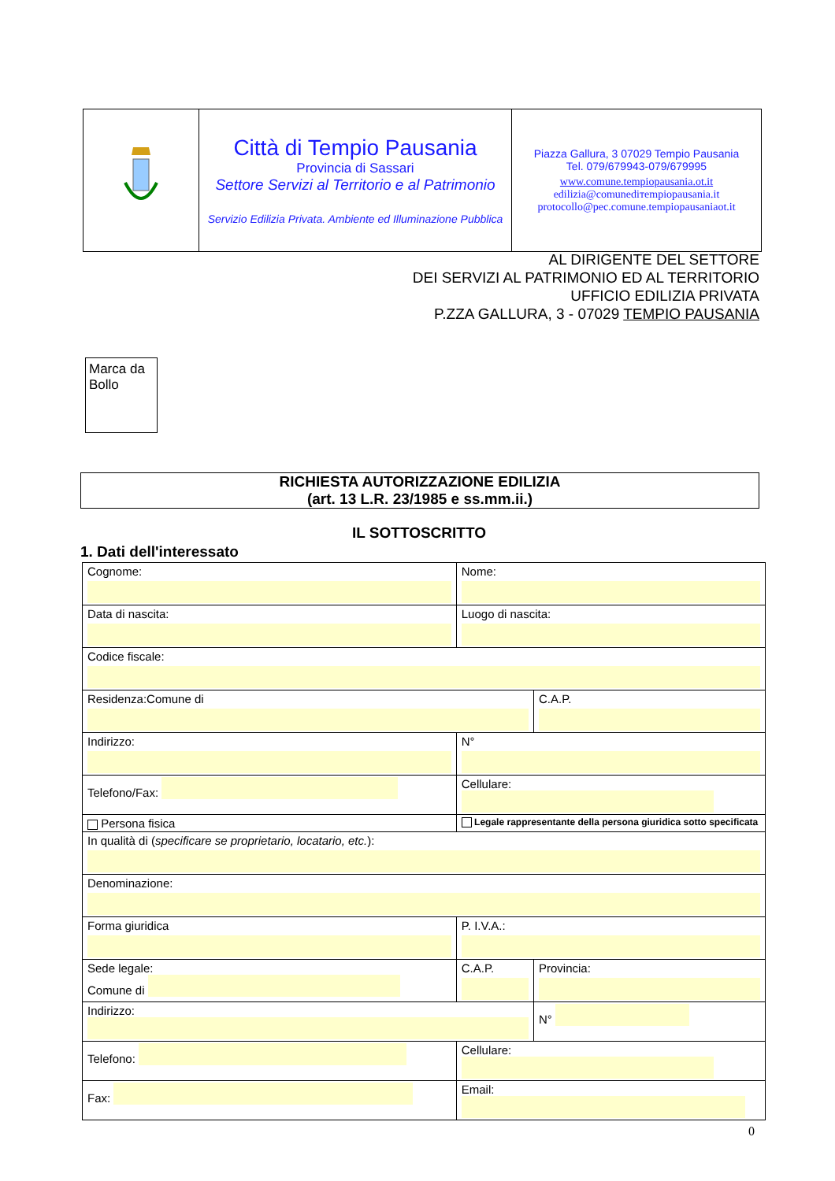| | Città di Tempio Pausania Provincia di Sassari Settore Servizi al Territorio e al Patrimonio Servizio Edilizia Privata. Ambiente ed Illuminazione Pubblica | Piazza Gallura, 3 07029 Tempio Pausania Tel. 079/679943-079/679995 www.comune.tempiopausania.ot.it edilizia@comunediтempiopausania.it protocollo@pec.comune.tempiopausaniaot.it |
AL DIRIGENTE DEL SETTORE
DEI SERVIZI AL PATRIMONIO ED AL TERRITORIO
UFFICIO EDILIZIA PRIVATA
P.ZZA GALLURA, 3 - 07029 TEMPIO PAUSANIA
Marca da Bollo
RICHIESTA AUTORIZZAZIONE EDILIZIA
(art. 13 L.R. 23/1985 e ss.mm.ii.)
IL SOTTOSCRITTO
1. Dati dell'interessato
| Cognome: | Nome: | |
| Data di nascita: | Luogo di nascita: | |
| Codice fiscale: | | |
| Residenza:Comune di | | C.A.P. |
| Indirizzo: | N° | |
| Telefono/Fax: | Cellulare: | |
| Persona fisica | Legale rappresentante della persona giuridica sotto specificata | |
| In qualità di ( specificare se proprietario, locatario, etc. ): | | |
| Denominazione: | | |
| Forma giuridica | P. I.V.A.: | |
| Sede legale: Comune di | C.A.P. | Provincia: |
| Indirizzo: | | N° |
| Telefono: | Cellulare: | |
| Fax: | Email: | |
0